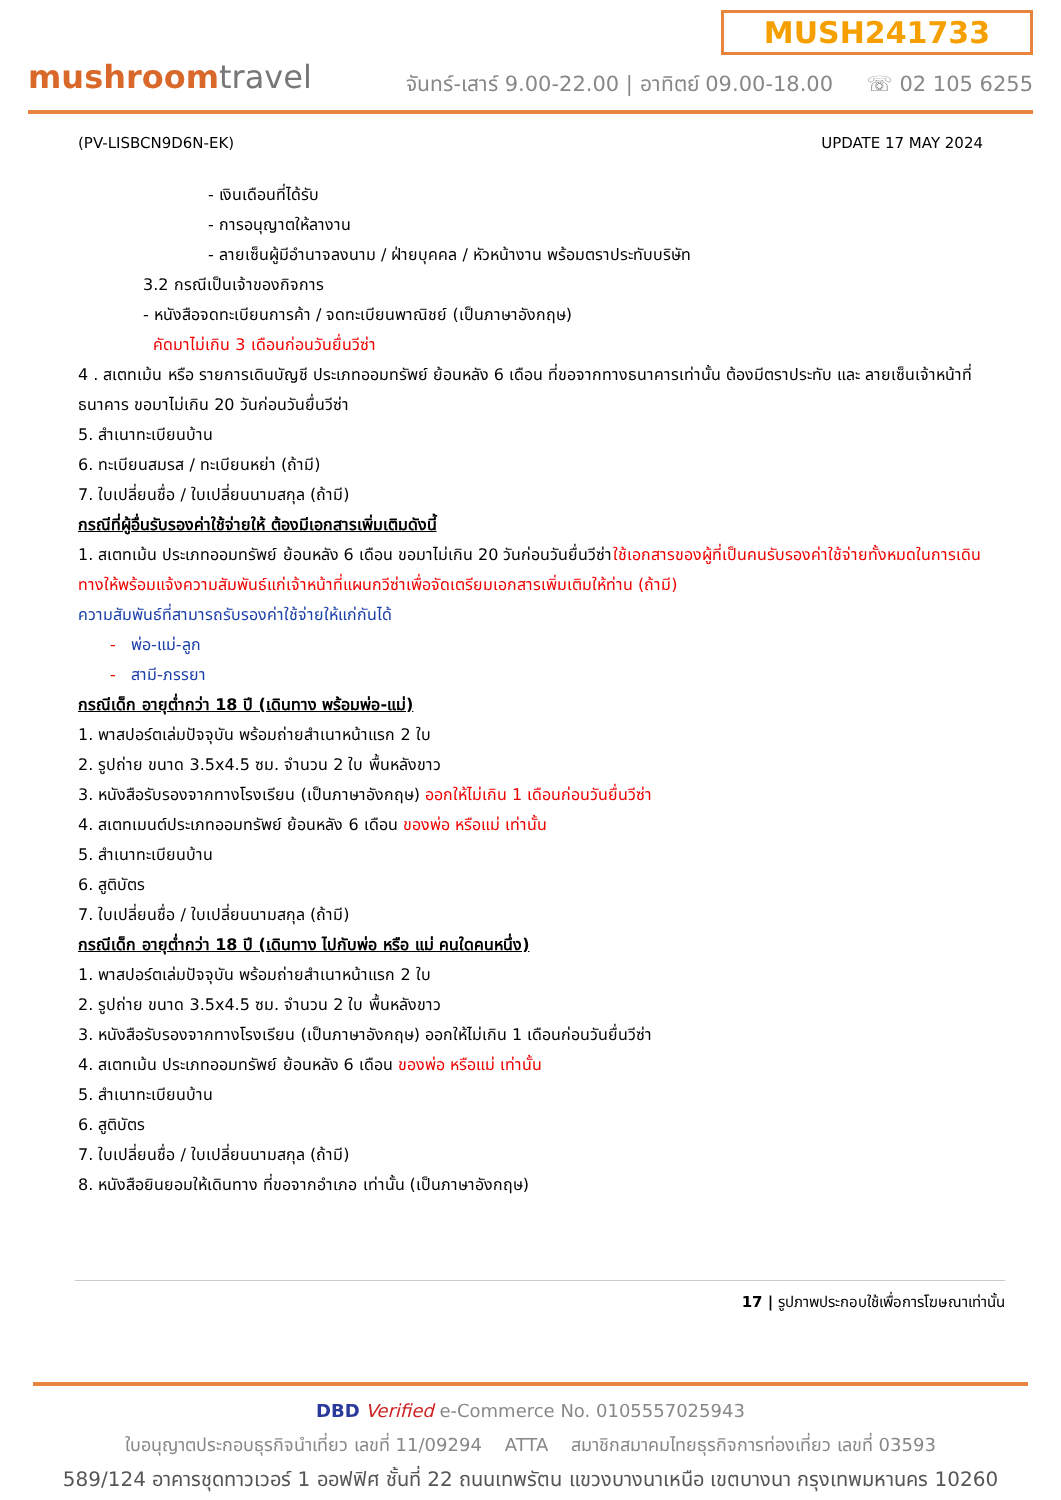mushroomtravel
MUSH241733
จันทร์-เสาร์ 9.00-22.00 | อาทิตย์ 09.00-18.00 ☏ 02 105 6255
(PV-LISBCN9D6N-EK) UPDATE 17 MAY 2024
- เงินเดือนที่ได้รับ
- การอนุญาตให้ลางาน
- ลายเซ็นผู้มีอำนาจลงนาม / ฝ่ายบุคคล / หัวหน้างาน พร้อมตราประทับบริษัท
3.2 กรณีเป็นเจ้าของกิจการ
- หนังสือจดทะเบียนการค้า / จดทะเบียนพาณิชย์ (เป็นภาษาอังกฤษ)
คัดมาไม่เกิน 3 เดือนก่อนวันยื่นวีซ่า
4 . สเตทเม้น หรือ รายการเดินบัญชี ประเภทออมทรัพย์ ย้อนหลัง 6 เดือน ที่ขอจากทางธนาคารเท่านั้น ต้องมีตราประทับ และ ลายเซ็นเจ้าหน้าที่ธนาคาร ขอมาไม่เกิน 20 วันก่อนวันยื่นวีซ่า
5. สำเนาทะเบียนบ้าน
6. ทะเบียนสมรส / ทะเบียนหย่า (ถ้ามี)
7. ใบเปลี่ยนชื่อ / ใบเปลี่ยนนามสกุล (ถ้ามี)
กรณีที่ผู้อื่นรับรองค่าใช้จ่ายให้ ต้องมีเอกสารเพิ่มเติมดังนี้
1. สเตทเม้น ประเภทออมทรัพย์ ย้อนหลัง 6 เดือน ขอมาไม่เกิน 20 วันก่อนวันยื่นวีซ่าใช้เอกสารของผู้ที่เป็นคนรับรองค่าใช้จ่ายทั้งหมดในการเดินทางให้พร้อมแจ้งความสัมพันธ์แก่เจ้าหน้าที่แผนกวีซ่าเพื่อจัดเตรียมเอกสารเพิ่มเติมให้ท่าน (ถ้ามี)
ความสัมพันธ์ที่สามารถรับรองค่าใช้จ่ายให้แก่กันได้
- พ่อ-แม่-ลูก
- สามี-ภรรยา
กรณีเด็ก อายุต่ำกว่า 18 ปี (เดินทาง พร้อมพ่อ-แม่)
1. พาสปอร์ตเล่มปัจจุบัน พร้อมถ่ายสำเนาหน้าแรก 2 ใบ
2. รูปถ่าย ขนาด 3.5x4.5 ซม. จำนวน 2 ใบ พื้นหลังขาว
3. หนังสือรับรองจากทางโรงเรียน (เป็นภาษาอังกฤษ) ออกให้ไม่เกิน 1 เดือนก่อนวันยื่นวีซ่า
4. สเตทเมนต์ประเภทออมทรัพย์ ย้อนหลัง 6 เดือน ของพ่อ หรือแม่ เท่านั้น
5. สำเนาทะเบียนบ้าน
6. สูติบัตร
7. ใบเปลี่ยนชื่อ / ใบเปลี่ยนนามสกุล (ถ้ามี)
กรณีเด็ก อายุต่ำกว่า 18 ปี (เดินทาง ไปกับพ่อ หรือ แม่ คนใดคนหนึ่ง)
1. พาสปอร์ตเล่มปัจจุบัน พร้อมถ่ายสำเนาหน้าแรก 2 ใบ
2. รูปถ่าย ขนาด 3.5x4.5 ซม. จำนวน 2 ใบ พื้นหลังขาว
3. หนังสือรับรองจากทางโรงเรียน (เป็นภาษาอังกฤษ) ออกให้ไม่เกิน 1 เดือนก่อนวันยื่นวีซ่า
4. สเตทเม้น ประเภทออมทรัพย์ ย้อนหลัง 6 เดือน ของพ่อ หรือแม่ เท่านั้น
5. สำเนาทะเบียนบ้าน
6. สูติบัตร
7. ใบเปลี่ยนชื่อ / ใบเปลี่ยนนามสกุล (ถ้ามี)
8. หนังสือยินยอมให้เดินทาง ที่ขอจากอำเภอ เท่านั้น (เป็นภาษาอังกฤษ)
17 | รูปภาพประกอบใช้เพื่อการโฆษณาเท่านั้น
DBD Verified e-Commerce No. 0105557025943
ใบอนุญาตประกอบธุรกิจนำเที่ยว เลขที่ 11/09294 ATTA สมาชิกสมาคมไทยธุรกิจการท่องเที่ยว เลขที่ 03593
589/124 อาคารชุดทาวเวอร์ 1 ออฟฟิศ ชั้นที่ 22 ถนนเทพรัตน แขวงบางนาเหนือ เขตบางนา กรุงเทพมหานคร 10260